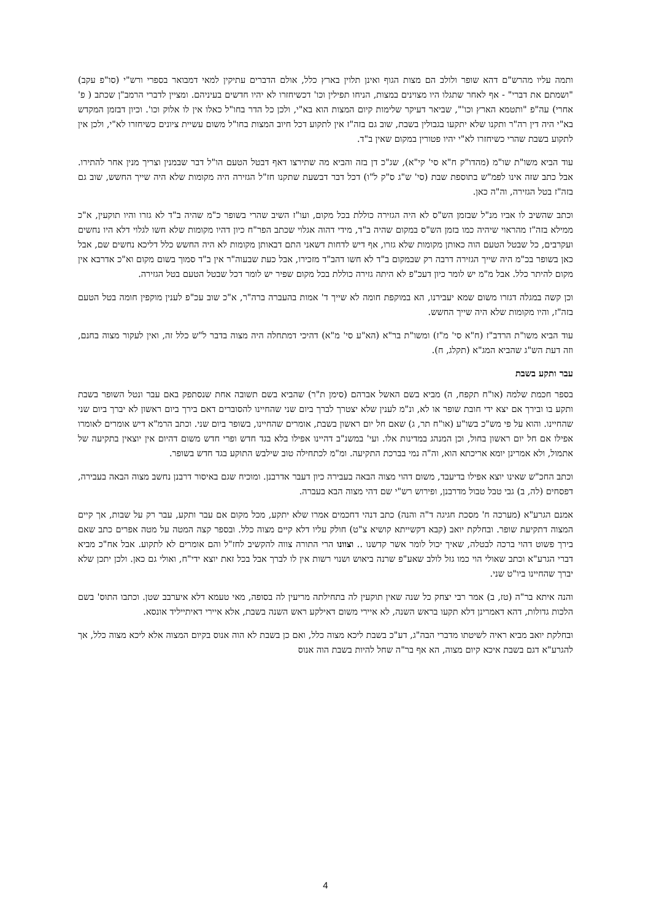ותמה עליו מהרש"ם דהא שופר ולולב הם מצות הגוף ואינן תלוין בארץ כלל, אולם הדברים עתיקין למאי דמבואר בספרי ורש"י (סו"פ עקב) "ושמתם את דברי" - אף לאחר שתגלו היו מצוינים במצות, הניחו תפילין וכו' דכשיחזרו לא יהיו חדשים בעיניהם. ומציין לדברי הרמב"ן שכתב ( פ' אחרי) עה"פ "ותטמא הארץ וכו'", שביאר דעיקר שלימות קיום המצות הוא בא"י, ולכן כל הדר בחו"ל כאלו אין לו אלוק וכו'. וכיון דבזמן המקדש בא"י היה דין רה"ר ותקנו שלא יתקעו בגבולין בשבת, שוב גם בזה"ז אין לתקוע דכל חיוב המצות בחו"ל משום עשיית ציונים כשיחזרו לא"י, ולכן אין לתקוע בשבת שהרי כשיחזרו לא"י יהיו פטורין במקום שאין ב"ד.
עוד הביא משו"ת שו"מ (מהדו"ק ח"א סי' קי"א), שג"כ דן בזה והביא מה שתירצו דאף דבטל הטעם הו"ל דבר שבמנין וצריך מנין אחר להתירו. אבל כתב שזה אינו לפמ"ש בתוספת שבת (סי' ש"ג ס"ק ל"ו) דכל דבר דבשעת שתקנו חז"ל הגזירה היה מקומות שלא היה שייך החשש, שוב גם בזה"ז בטל הגזירה, וה"ה כאן.
וכתב שהשיב לו אביו מנ"ל שבזמן הש"ס לא היה הגזירה כוללת בכל מקום, ועו"ז השיב שהרי בשופר כ"מ שהיה ב"ד לא גזרו והיו תוקעין, א"כ ממילא בזה"ז מהראוי שיהיה כמו בזמן הש"ס במקום שהיה ב"ד, מידי דהוה אגלוי שכתב הפר"ח כיון דהיו מקומות שלא חשו לגלוי דלא היו נחשים ועקרבים, כל שבטל הטעם הוה כאותן מקומות שלא גזרו, אף דיש לדחות דשאני התם דבאותן מקומות לא היה החשש כלל דליכא נחשים שם, אבל כאן בשופר בכ"מ היה שייך הגזירה דרבה רק שבמקום ב"ד לא חשו דהב"ד מזכירו, אבל כעת שבעוה"ר אין ב"ד סמוך בשום מקום וא"כ אדרבא אין מקום להיתר כלל. אבל מ"מ יש לומר כיון דעכ"פ לא היתה גזירה כוללת בכל מקום שפיר יש לומר דכל שבטל הטעם בטל הגזירה.
וכן קשה במגלה דגזרו משום שמא יעבירנו, הא במוקפת חומה לא שייך ד' אמות בהעברה ברה"ר, א"כ שוב עכ"פ לענין מוקפין חומה בטל הטעם בזה"ז, והיו מקומות שלא היה שייך החשש.
עוד הביא משו"ת הרדב"ז (ח"א סי' מ"ז) ומשו"ת בר"א (הא"ע סי' מ"א) דהיכי דמתחלה היה מצוה בדבר ל"ש כלל זה, ואין לעקור מצוה בחנם, וזה דעת הש"ג שהביא המג"א (תקלג, ח).
עבר ותקע בשבת
בספר חכמת שלמה (או"ח תקפח, ה) מביא בשם האשל אברהם (סימן ת"ר) שהביא בשם תשובה אחת שנסתפק באם עבר ונטל השופר בשבת ותקע בו ובירך אם יצא ידי חובת שופר או לא, ונ"מ לענין שלא יצטרך לברך ביום שני שהחיינו להסוברים דאם בירך ביום ראשון לא יברך ביום שני שהחיינו. והוא על פי מש"כ בשו"ע (או"ח תר, ג) שאם חל יום ראשון בשבת, אומרים שהחיינו, בשופר ביום שני. וכתב הרמ"א דיש אומרים לאומרו אפילו אם חל יום ראשון בחול, וכן המנהג במדינות אלו. ועי' במשנ"ב דהיינו אפילו בלא בגד חדש ופרי חדש משום דהיום אין יוצאין בתקיעה של אתמול, ולא אמרינן יומא אריכתא הוא, וה"ה נמי בברכת התקיעה. ומ"מ לכתחילה טוב שילבש התוקע בגד חדש בשופר.
וכתב החכ"ש שאינו יוצא אפילו בדיעבד, משום דהוי מצוה הבאה בעבירה כיון דעבר אדרבנן. ומוכיח שגם באיסור דרבנן נחשב מצוה הבאה בעבירה, דפסחים (לה, ב) גבי טבל טבול מדרבנן, ופירוש רש"י שם דהי מצוה הבא בעברה.
אמנם הגרע"א (מערכה ח' מסכת חגיגה ד"ה והנה) כתב דנהי דחכמים אמרו שלא יתקע, מכל מקום אם עבר ותקע, עבר רק על שבות, אך קיים המצוה דתקיעת שופר. ובחלקת יואב (קבא דקשייתא קושיא צ"ט) חולק עליו דלא קיים מצוה כלל. ובספר קצה המטה על מטה אפרים כתב שאם בירך פשוט דהוי ברכה לבטלה, שאיך יכול לומר אשר קדשנו .. וצוונו הרי התורה צווה להקשיב לחז"ל והם אומרים לא לתקוע. אבל אח"כ מביא דברי הגרע"א וכתב שאולי הוי כמו גזל לולב שאע"פ שרנה ביאוש ושנוי רשות אין לו לברך אבל בכל זאת יוצא ידי"ח, ואולי גם כאן. ולכן יתכן שלא יברך שהחיינו ביו"ט שני.
והנה איתא בר"ה (טז, ב) אמר רבי יצחק כל שנה שאין תוקעין לה בתחילתה מריעין לה בסופה, מאי טעמא דלא איערבב שטן. וכתבו התוס' בשם הלכות גדולות, דהא דאמרינן דלא תקעו בראש השנה, לא איירי משום דאילקע ראש השנה בשבת, אלא איירי דאיתייליד אונסא.
ובחלקת יואב מביא ראיה לשיטתו מדברי הבה"ג, דע"כ בשבת ליכא מצוה כלל, ואם כן בשבת לא הוה אנוס בקיום המצוה אלא ליכא מצוה כלל, אך להגרע"א דגם בשבת איכא קיום מצוה, הא אף בר"ה שחל להיות בשבת הוה אנוס
4